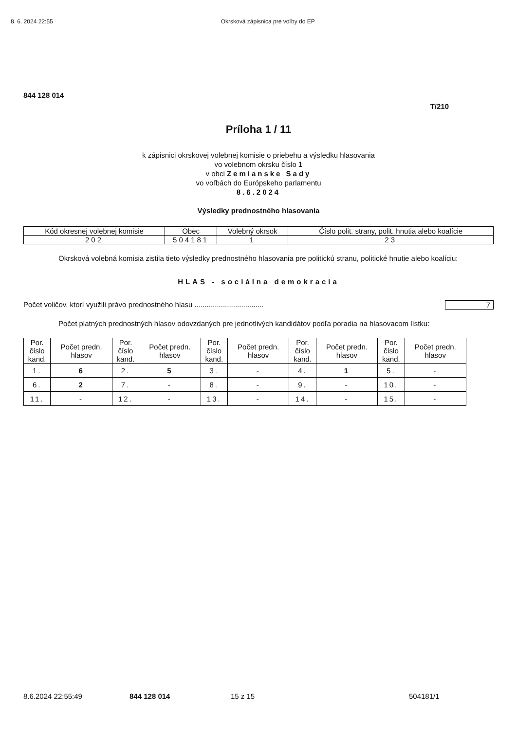8. 6. 2024 22:55 Okrsková zápisnica pre voľby do EP
844 128 014
T/210
Príloha 1 / 11
k zápisnici okrskovej volebnej komisie o priebehu a výsledku hlasovania
vo volebnom okrsku číslo 1
v obci Zemianske Sady
vo voľbách do Európskeho parlamentu
8.6.2024
Výsledky prednostného hlasovania
| Kód okresnej volebnej komisie | Obec | Volebný okrsok | Číslo polit. strany, polit. hnutia alebo koalície |
| --- | --- | --- | --- |
| 202 | 504181 | 1 | 23 |
Okrsková volebná komisia zistila tieto výsledky prednostného hlasovania pre politickú stranu, politické hnutie alebo koalíciu:
HLAS - sociálna demokracia
Počet voličov, ktorí využili právo prednostného hlasu .................................. 7
Počet platných prednostných hlasov odovzdaných pre jednotlivých kandidátov podľa poradia na hlasovacom lístku:
| Por. číslo kand. | Počet predn. hlasov | Por. číslo kand. | Počet predn. hlasov | Por. číslo kand. | Počet predn. hlasov | Por. číslo kand. | Počet predn. hlasov | Por. číslo kand. | Počet predn. hlasov |
| --- | --- | --- | --- | --- | --- | --- | --- | --- | --- |
| 1. | 6 | 2. | 5 | 3. | - | 4. | 1 | 5. | - |
| 6. | 2 | 7. | - | 8. | - | 9. | - | 10. | - |
| 11. | - | 12. | - | 13. | - | 14. | - | 15. | - |
8.6.2024 22:55:49 844 128 014 15 z 15 504181/1